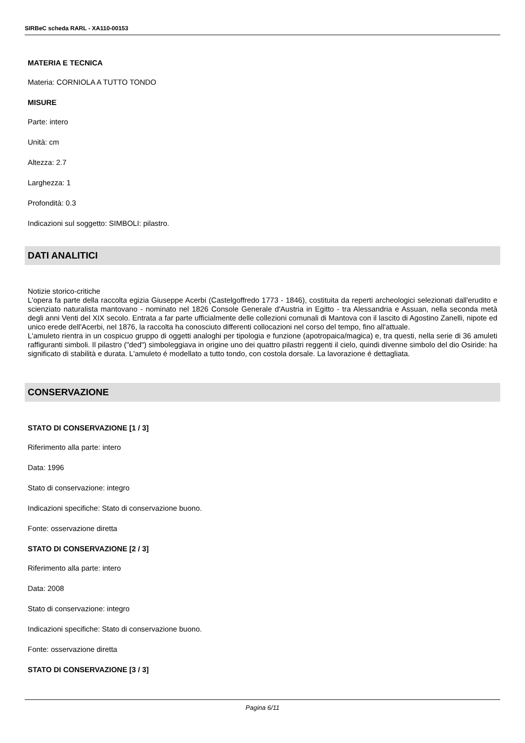SIRBeC scheda RARL - XA110-00153
MATERIA E TECNICA
Materia: CORNIOLA A TUTTO TONDO
MISURE
Parte: intero
Unità: cm
Altezza: 2.7
Larghezza: 1
Profondità: 0.3
Indicazioni sul soggetto: SIMBOLI: pilastro.
DATI ANALITICI
Notizie storico-critiche
L'opera fa parte della raccolta egizia Giuseppe Acerbi (Castelgoffredo 1773 - 1846), costituita da reperti archeologici selezionati dall'erudito e scienziato naturalista mantovano - nominato nel 1826 Console Generale d'Austria in Egitto - tra Alessandria e Assuan, nella seconda metà degli anni Venti del XIX secolo. Entrata a far parte ufficialmente delle collezioni comunali di Mantova con il lascito di Agostino Zanelli, nipote ed unico erede dell'Acerbi, nel 1876, la raccolta ha conosciuto differenti collocazioni nel corso del tempo, fino all'attuale.
L'amuleto rientra in un cospicuo gruppo di oggetti analoghi per tipologia e funzione (apotropaica/magica) e, tra questi, nella serie di 36 amuleti raffiguranti simboli. Il pilastro ("ded") simboleggiava in origine uno dei quattro pilastri reggenti il cielo, quindi divenne simbolo del dio Osiride: ha significato di stabilità e durata. L'amuleto é modellato a tutto tondo, con costola dorsale. La lavorazione é dettagliata.
CONSERVAZIONE
STATO DI CONSERVAZIONE [1 / 3]
Riferimento alla parte: intero
Data: 1996
Stato di conservazione: integro
Indicazioni specifiche: Stato di conservazione buono.
Fonte: osservazione diretta
STATO DI CONSERVAZIONE [2 / 3]
Riferimento alla parte: intero
Data: 2008
Stato di conservazione: integro
Indicazioni specifiche: Stato di conservazione buono.
Fonte: osservazione diretta
STATO DI CONSERVAZIONE [3 / 3]
Pagina 6/11